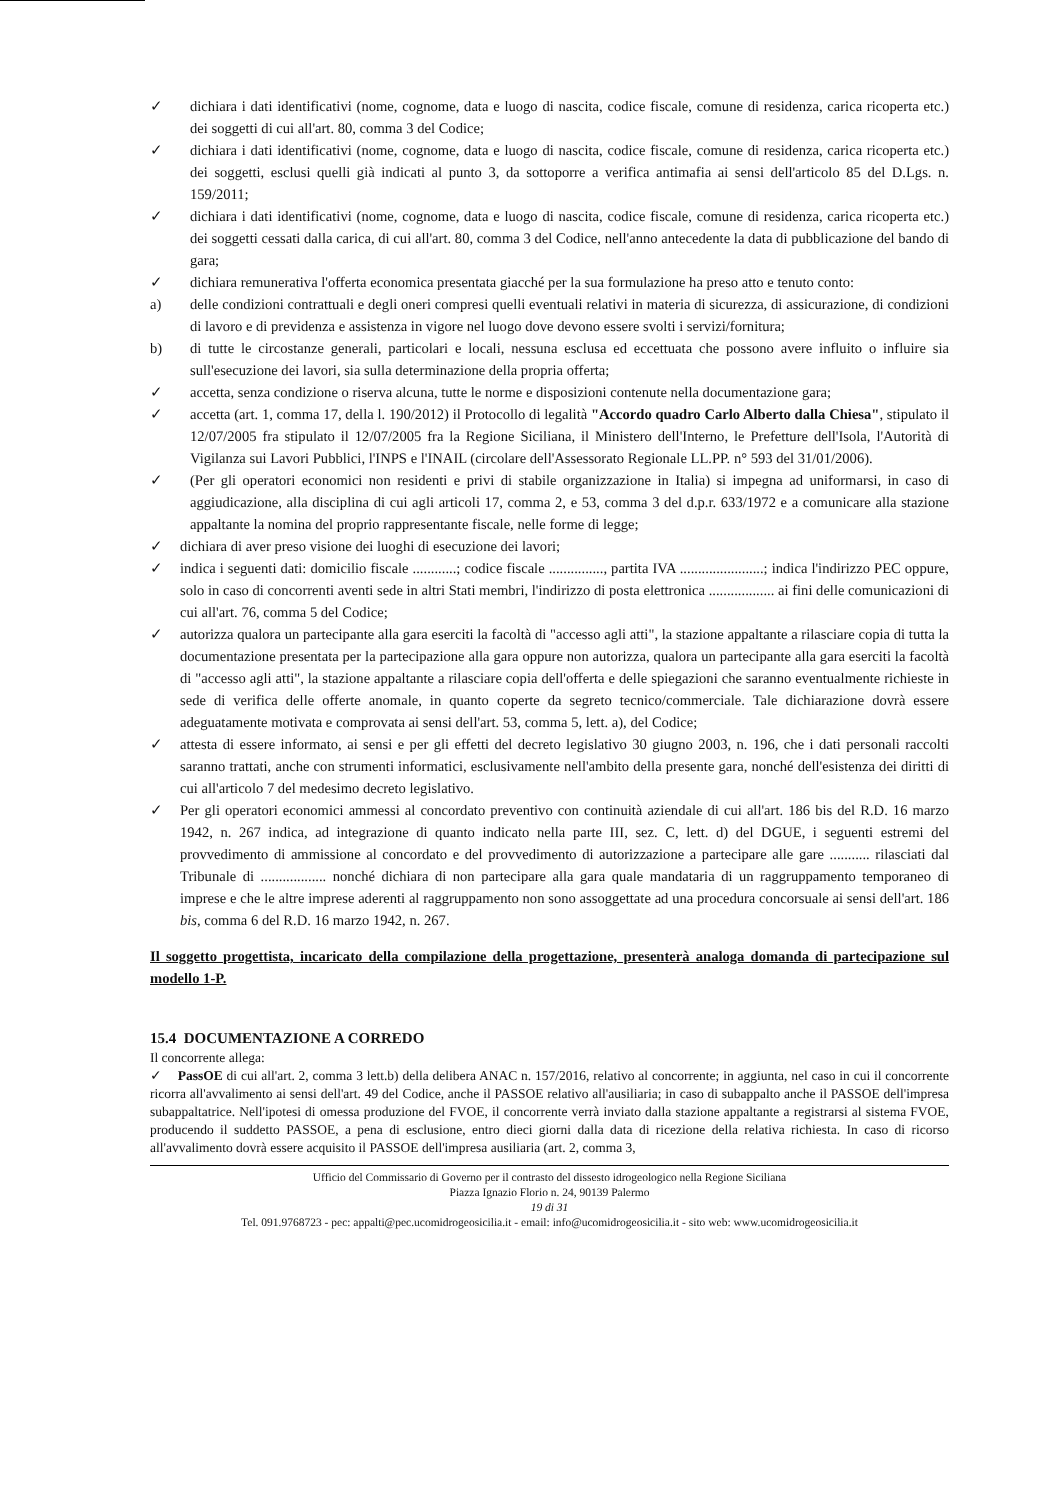✓ dichiara i dati identificativi (nome, cognome, data e luogo di nascita, codice fiscale, comune di residenza, carica ricoperta etc.) dei soggetti di cui all'art. 80, comma 3 del Codice;
✓ dichiara i dati identificativi (nome, cognome, data e luogo di nascita, codice fiscale, comune di residenza, carica ricoperta etc.) dei soggetti, esclusi quelli già indicati al punto 3, da sottoporre a verifica antimafia ai sensi dell'articolo 85 del D.Lgs. n. 159/2011;
✓ dichiara i dati identificativi (nome, cognome, data e luogo di nascita, codice fiscale, comune di residenza, carica ricoperta etc.) dei soggetti cessati dalla carica, di cui all'art. 80, comma 3 del Codice, nell'anno antecedente la data di pubblicazione del bando di gara;
✓ dichiara remunerativa l'offerta economica presentata giacché per la sua formulazione ha preso atto e tenuto conto:
a) delle condizioni contrattuali e degli oneri compresi quelli eventuali relativi in materia di sicurezza, di assicurazione, di condizioni di lavoro e di previdenza e assistenza in vigore nel luogo dove devono essere svolti i servizi/fornitura;
b) di tutte le circostanze generali, particolari e locali, nessuna esclusa ed eccettuata che possono avere influito o influire sia sull'esecuzione dei lavori, sia sulla determinazione della propria offerta;
✓ accetta, senza condizione o riserva alcuna, tutte le norme e disposizioni contenute nella documentazione gara;
✓ accetta (art. 1, comma 17, della l. 190/2012) il Protocollo di legalità "Accordo quadro Carlo Alberto dalla Chiesa", stipulato il 12/07/2005 fra stipulato il 12/07/2005 fra la Regione Siciliana, il Ministero dell'Interno, le Prefetture dell'Isola, l'Autorità di Vigilanza sui Lavori Pubblici, l'INPS e l'INAIL (circolare dell'Assessorato Regionale LL.PP. n° 593 del 31/01/2006).
✓ (Per gli operatori economici non residenti e privi di stabile organizzazione in Italia) si impegna ad uniformarsi, in caso di aggiudicazione, alla disciplina di cui agli articoli 17, comma 2, e 53, comma 3 del d.p.r. 633/1972 e a comunicare alla stazione appaltante la nomina del proprio rappresentante fiscale, nelle forme di legge;
✓ dichiara di aver preso visione dei luoghi di esecuzione dei lavori;
✓ indica i seguenti dati: domicilio fiscale ............; codice fiscale ..............., partita IVA .......................; indica l'indirizzo PEC oppure, solo in caso di concorrenti aventi sede in altri Stati membri, l'indirizzo di posta elettronica .................. ai fini delle comunicazioni di cui all'art. 76, comma 5 del Codice;
✓ autorizza qualora un partecipante alla gara eserciti la facoltà di "accesso agli atti", la stazione appaltante a rilasciare copia di tutta la documentazione presentata per la partecipazione alla gara oppure non autorizza, qualora un partecipante alla gara eserciti la facoltà di "accesso agli atti", la stazione appaltante a rilasciare copia dell'offerta e delle spiegazioni che saranno eventualmente richieste in sede di verifica delle offerte anomale, in quanto coperte da segreto tecnico/commerciale. Tale dichiarazione dovrà essere adeguatamente motivata e comprovata ai sensi dell'art. 53, comma 5, lett. a), del Codice;
✓ attesta di essere informato, ai sensi e per gli effetti del decreto legislativo 30 giugno 2003, n. 196, che i dati personali raccolti saranno trattati, anche con strumenti informatici, esclusivamente nell'ambito della presente gara, nonché dell'esistenza dei diritti di cui all'articolo 7 del medesimo decreto legislativo.
✓ Per gli operatori economici ammessi al concordato preventivo con continuità aziendale di cui all'art. 186 bis del R.D. 16 marzo 1942, n. 267 indica, ad integrazione di quanto indicato nella parte III, sez. C, lett. d) del DGUE, i seguenti estremi del provvedimento di ammissione al concordato e del provvedimento di autorizzazione a partecipare alle gare ........... rilasciati dal Tribunale di .................. nonché dichiara di non partecipare alla gara quale mandataria di un raggruppamento temporaneo di imprese e che le altre imprese aderenti al raggruppamento non sono assoggettate ad una procedura concorsuale ai sensi dell'art. 186 bis, comma 6 del R.D. 16 marzo 1942, n. 267.
Il soggetto progettista, incaricato della compilazione della progettazione, presenterà analoga domanda di partecipazione sul modello 1-P.
15.4 DOCUMENTAZIONE A CORREDO
Il concorrente allega:
✓ PassOE di cui all'art. 2, comma 3 lett.b) della delibera ANAC n. 157/2016, relativo al concorrente; in aggiunta, nel caso in cui il concorrente ricorra all'avvalimento ai sensi dell'art. 49 del Codice, anche il PASSOE relativo all'ausiliaria; in caso di subappalto anche il PASSOE dell'impresa subappaltatrice. Nell'ipotesi di omessa produzione del FVOE, il concorrente verrà inviato dalla stazione appaltante a registrarsi al sistema FVOE, producendo il suddetto PASSOE, a pena di esclusione, entro dieci giorni dalla data di ricezione della relativa richiesta. In caso di ricorso all'avvalimento dovrà essere acquisito il PASSOE dell'impresa ausiliaria (art. 2, comma 3,
Ufficio del Commissario di Governo per il contrasto del dissesto idrogeologico nella Regione Siciliana
Piazza Ignazio Florio n. 24, 90139 Palermo
19 di 31
Tel. 091.9768723 - pec: appalti@pec.ucomidrogeosicilia.it - email: info@ucomidrogeosicilia.it - sito web: www.ucomidrogeosicilia.it